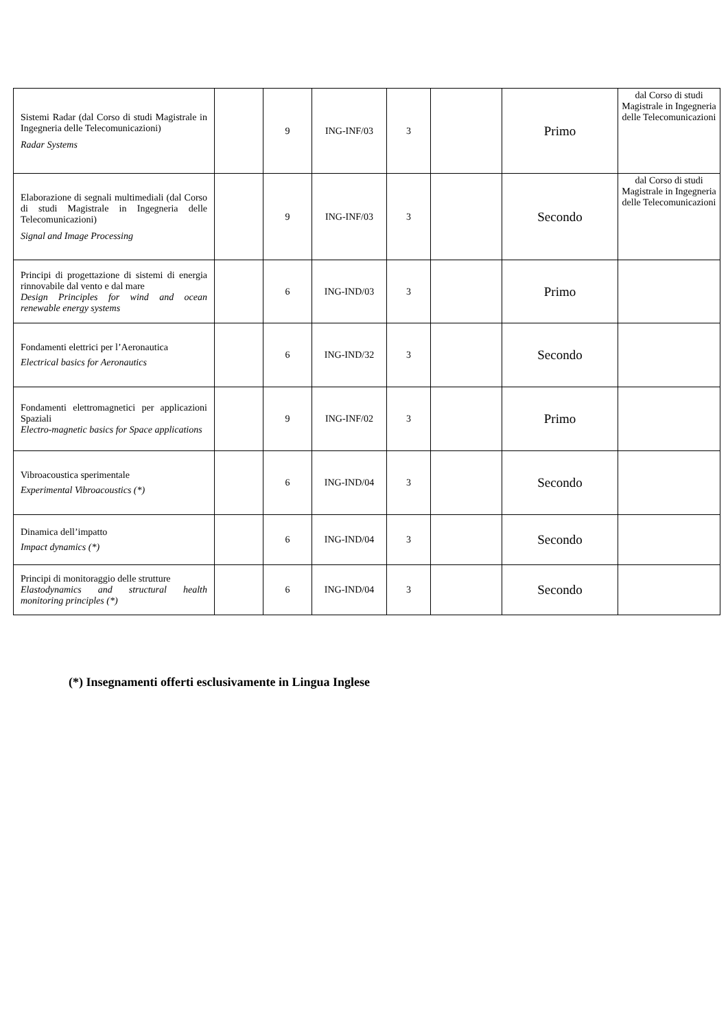| Sistemi Radar (dal Corso di studi Magistrale in Ingegneria delle Telecomunicazioni) Radar Systems | | 9 | ING-INF/03 | 3 | | Primo | dal Corso di studi Magistrale in Ingegneria delle Telecomunicazioni |
| Elaborazione di segnali multimediali (dal Corso di studi Magistrale in Ingegneria delle Telecomunicazioni) Signal and Image Processing | | 9 | ING-INF/03 | 3 | | Secondo | dal Corso di studi Magistrale in Ingegneria delle Telecomunicazioni |
| Principi di progettazione di sistemi di energia rinnovabile dal vento e dal mare Design Principles for wind and ocean renewable energy systems | | 6 | ING-IND/03 | 3 | | Primo | |
| Fondamenti elettrici per l’Aeronautica Electrical basics for Aeronautics | | 6 | ING-IND/32 | 3 | | Secondo | |
| Fondamenti elettromagnetici per applicazioni Spaziali Electro-magnetic basics for Space applications | | 9 | ING-INF/02 | 3 | | Primo | |
| Vibroacoustica sperimentale Experimental Vibroacoustics (*) | | 6 | ING-IND/04 | 3 | | Secondo | |
| Dinamica dell’impatto Impact dynamics (*) | | 6 | ING-IND/04 | 3 | | Secondo | |
| Principi di monitoraggio delle strutture Elastodynamics and structural health monitoring principles (*) | | 6 | ING-IND/04 | 3 | | Secondo | |
(*) Insegnamenti offerti esclusivamente in Lingua Inglese